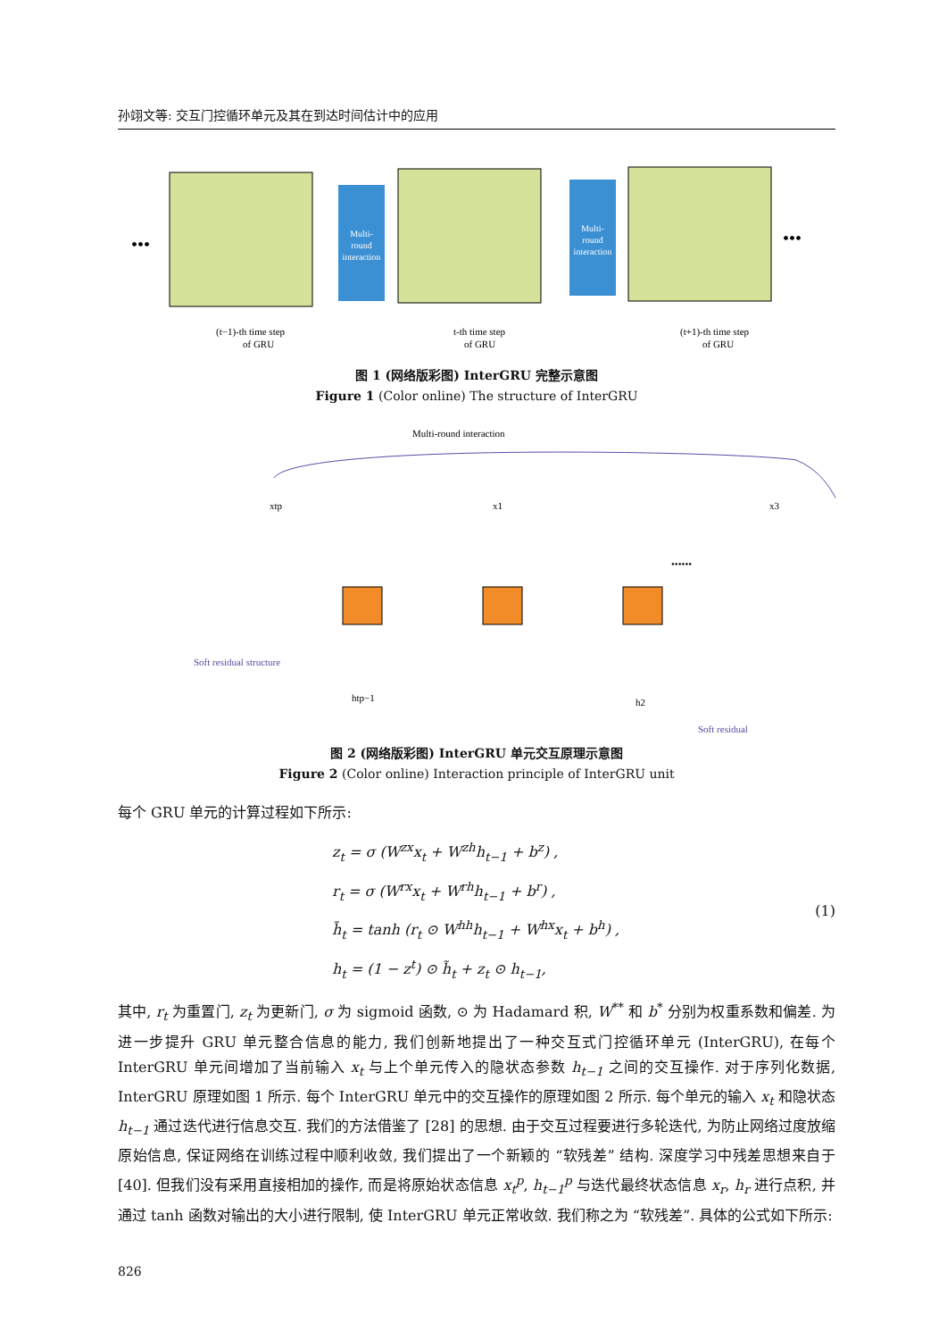孙翊文等: 交互门控循环单元及其在到达时间估计中的应用
Multi-
round
interaction
Multi-
round
interaction
•••
•••
(t−1)-th time step
of GRU
t-th time step
of GRU
(t+1)-th time step
of GRU
图 1 (网络版彩图) InterGRU 完整示意图
Figure 1 (Color online) The structure of InterGRU
Multi-round interaction
xtp
x1
x3
htp−1
h2
••••••
Soft residual structure
Soft residual
图 2 (网络版彩图) InterGRU 单元交互原理示意图
Figure 2 (Color online) Interaction principle of InterGRU unit
每个 GRU 单元的计算过程如下所示:
z<sub>t</sub> = σ (W<sup>zx</sup>x<sub>t</sub> + W<sup>zh</sup>h<sub>t−1</sub> + b<sup>z</sup>) ,
r<sub>t</sub> = σ (W<sup>rx</sup>x<sub>t</sub> + W<sup>rh</sup>h<sub>t−1</sub> + b<sup>r</sup>) ,
h̃<sub>t</sub> = tanh (r<sub>t</sub> ⊙ W<sup>hh</sup>h<sub>t−1</sub> + W<sup>hx</sup>x<sub>t</sub> + b<sup>h</sup>) ,
h<sub>t</sub> = (1 − z<sup>t</sup>) ⊙ h̃<sub>t</sub> + z<sub>t</sub> ⊙ h<sub>t−1</sub>,
(1)
其中, r<sub>t</sub> 为重置门, z<sub>t</sub> 为更新门, σ 为 sigmoid 函数, ⊙ 为 Hadamard 积, W<sup>**</sup> 和 b<sup>*</sup> 分别为权重系数和偏差. 为进一步提升 GRU 单元整合信息的能力, 我们创新地提出了一种交互式门控循环单元 (InterGRU), 在每个 InterGRU 单元间增加了当前输入 x<sub>t</sub> 与上个单元传入的隐状态参数 h<sub>t−1</sub> 之间的交互操作. 对于序列化数据, InterGRU 原理如图 1 所示. 每个 InterGRU 单元中的交互操作的原理如图 2 所示. 每个单元的输入 x<sub>t</sub> 和隐状态 h<sub>t−1</sub> 通过迭代进行信息交互. 我们的方法借鉴了 [28] 的思想. 由于交互过程要进行多轮迭代, 为防止网络过度放缩原始信息, 保证网络在训练过程中顺利收敛, 我们提出了一个新颖的 “软残差” 结构. 深度学习中残差思想来自于 [40]. 但我们没有采用直接相加的操作, 而是将原始状态信息 x<sub>t</sub><sup>p</sup>, h<sub>t−1</sub><sup>p</sup> 与迭代最终状态信息 x<sub>r</sub>, h<sub>r</sub> 进行点积, 并通过 tanh 函数对输出的大小进行限制, 使 InterGRU 单元正常收敛. 我们称之为 “软残差”. 具体的公式如下所示:
826